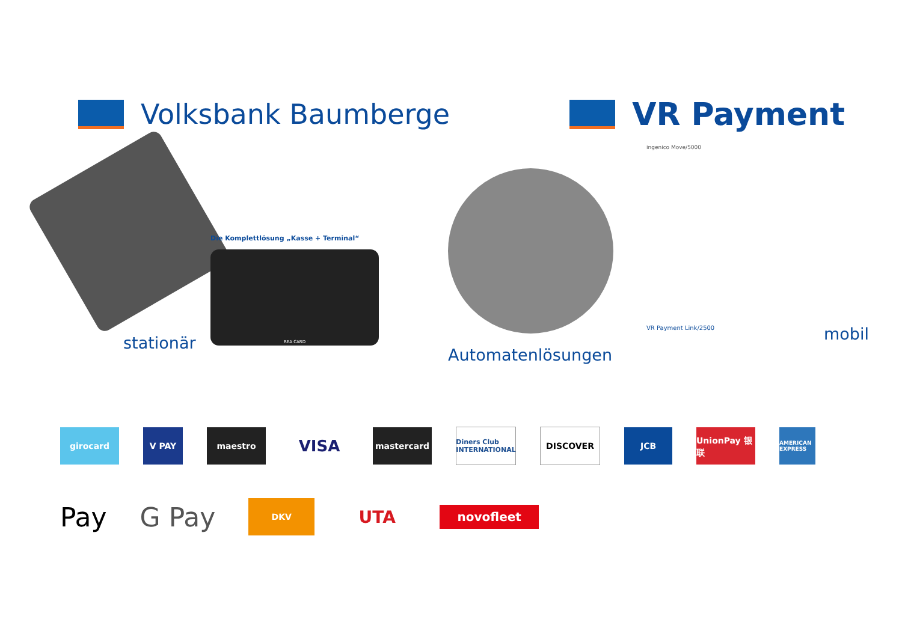Volksbank Baumberge VR Payment
stationär
Die Komplettlösung „Kasse + Terminal“
REA CARD
Automatenlösungen
ingenico Move/5000
VR Payment Link/2500
mobil
girocard V PAY maestro
VISA
mastercard
Diners Club INTERNATIONAL
DISCOVER JCB
UnionPay 银联
AMERICAN EXPRESS
Pay G Pay
DKV
UTA
novofleet